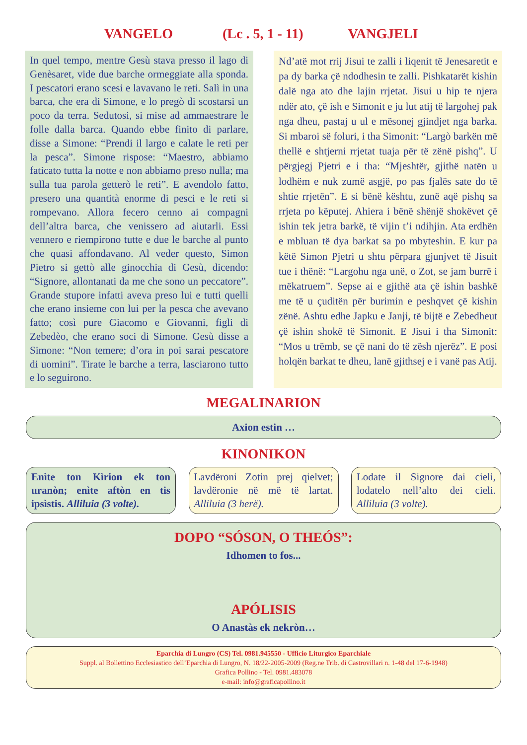VANGELO (Lc . 5, 1 - 11) VANGJELI
In quel tempo, mentre Gesù stava presso il lago di Genèsaret, vide due barche ormeggiate alla sponda. I pescatori erano scesi e lavavano le reti. Salì in una barca, che era di Simone, e lo pregò di scostarsi un poco da terra. Sedutosi, si mise ad ammaestrare le folle dalla barca. Quando ebbe finito di parlare, disse a Simone: “Prendi il largo e calate le reti per la pesca”. Simone rispose: “Maestro, abbiamo faticato tutta la notte e non abbiamo preso nulla; ma sulla tua parola getterò le reti”. E avendolo fatto, presero una quantità enorme di pesci e le reti si rompevano. Allora fecero cenno ai compagni dell’altra barca, che venissero ad aiutarli. Essi vennero e riempirono tutte e due le barche al punto che quasi affondavano. Al veder questo, Simon Pietro si gettò alle ginocchia di Gesù, dicendo: “Signore, allontanati da me che sono un peccatore”. Grande stupore infatti aveva preso lui e tutti quelli che erano insieme con lui per la pesca che avevano fatto; così pure Giacomo e Giovanni, figli di Zebedèo, che erano soci di Simone. Gesù disse a Simone: “Non temere; d’ora in poi sarai pescatore di uomini”. Tirate le barche a terra, lasciarono tutto e lo seguirono.
Nd’atë mot rrij Jisui te zalli i liqenit të Jenesaretit e pa dy barka çë ndodhesin te zalli. Pishkatarët kishin dalë nga ato dhe lajin rrjetat. Jisui u hip te njera ndër ato, çë ish e Simonit e ju lut atij të largohej pak nga dheu, pastaj u ul e mësonej gjindjet nga barka. Si mbaroi së foluri, i tha Simonit: “Largò barkën më thellë e shtjerni rrjetat tuaja për të zënë pishq”. U përgjegj Pjetri e i tha: “Mjeshtër, gjithë natën u lodhëm e nuk zumë asgjë, po pas fjalës sate do të shtie rrjetën”. E si bënë kështu, zunë aqë pishq sa rrjeta po këputej. Ahiera i bënë shënjë shokëvet çë ishin tek jetra barkë, të vijin t’i ndihjin. Ata erdhën e mbluan të dya barkat sa po mbyteshin. E kur pa këtë Simon Pjetri u shtu përpara gjunjvet të Jisuit tue i thënë: “Largohu nga unë, o Zot, se jam burrë i mëkatruem”. Sepse ai e gjithë ata çë ishin bashkë me të u çuditën për burimin e peshqvet çë kishin zënë. Ashtu edhe Japku e Janji, të bijtë e Zebedheut çë ishin shokë të Simonit. E Jisui i tha Simonit: “Mos u trëmb, se çë nani do të zësh njerëz”. E posi holqën barkat te dheu, lanë gjithsej e i vanë pas Atij.
MEGALINARION
Axion estin …
KINONIKON
Enìte ton Kìrion ek ton uranòn; enìte aftòn en tis ipsìstis. Alliluia (3 volte).
Lavdëroni Zotin prej qielvet; lavdëronie në më të lartat. Alliluia (3 herë).
Lodate il Signore dai cieli, lodatelo nell’alto dei cieli. Alliluia (3 volte).
DOPO “SÓSON, O THEÓS”:
Idhomen to fos...
APÓLISIS
O Anastàs ek nekròn…
Eparchia di Lungro (CS) Tel. 0981.945550 - Ufficio Liturgico Eparchiale
Suppl. al Bollettino Ecclesiastico dell’Eparchia di Lungro, N. 18/22-2005-2009 (Reg.ne Trib. di Castrovillari n. 1-48 del 17-6-1948)
Grafica Pollino - Tel. 0981.483078
e-mail: info@graficapollino.it